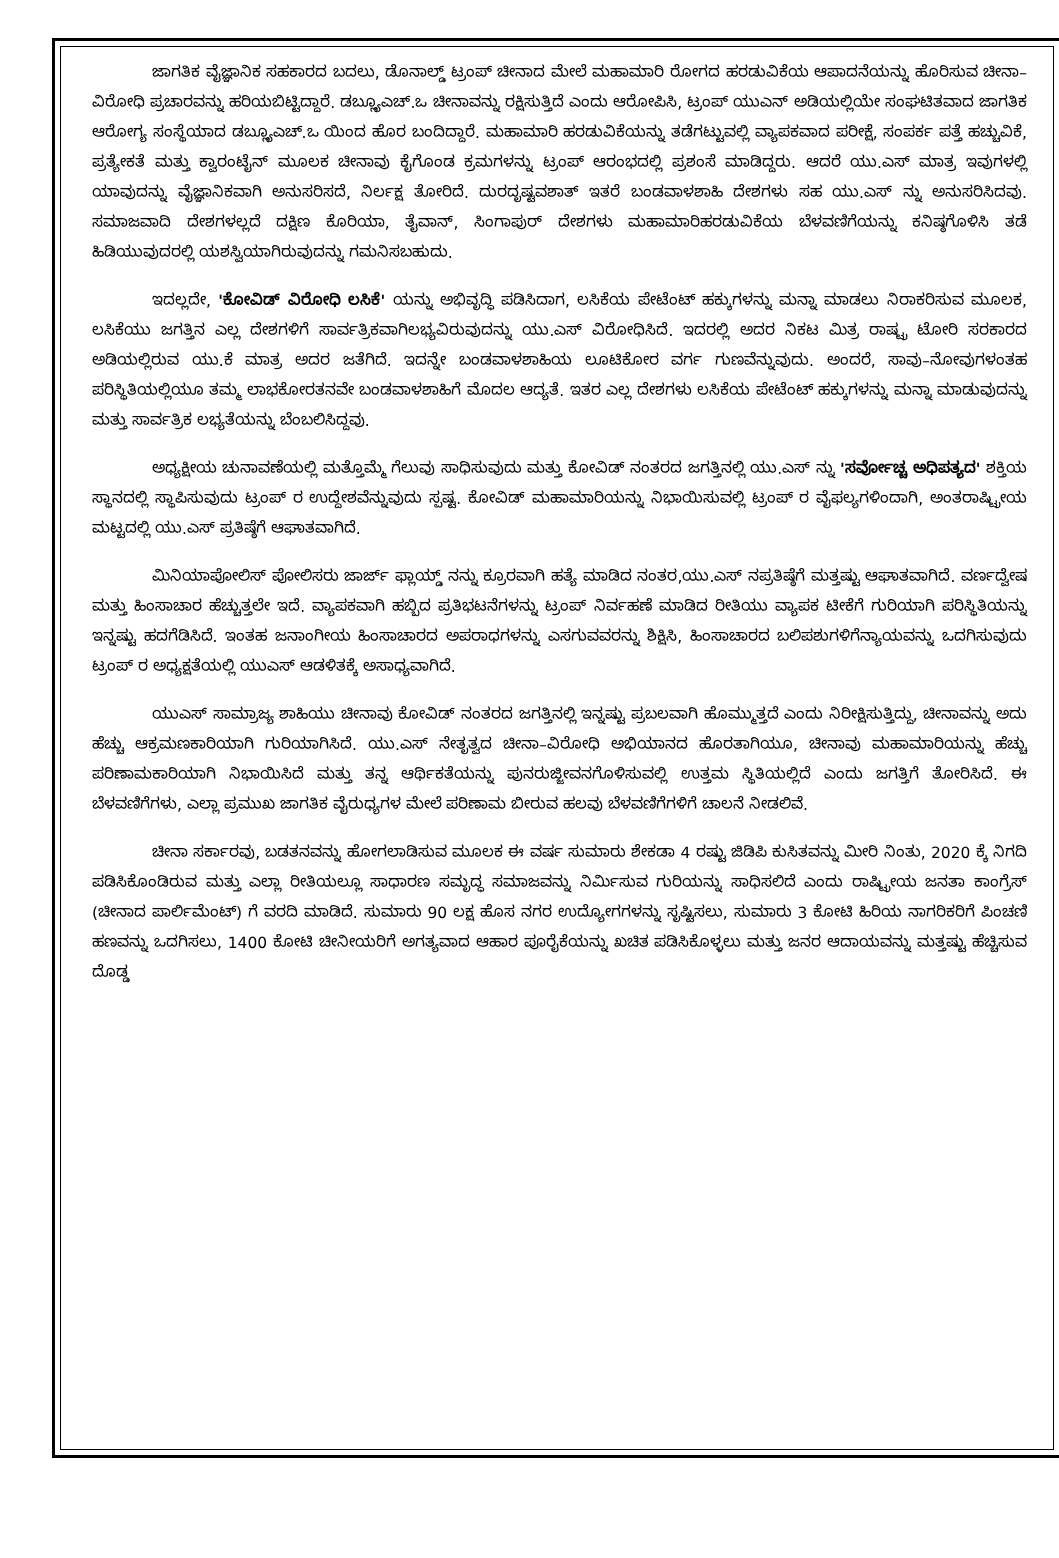ಜಾಗತಿಕ ವೈಜ್ಞಾನಿಕ ಸಹಕಾರದ ಬದಲು, ಡೊನಾಲ್ಡ್ ಟ್ರಂಪ್ ಚೀನಾದ ಮೇಲೆ ಮಹಾಮಾರಿ ರೋಗದ ಹರಡುವಿಕೆಯ ಆಪಾದನೆಯನ್ನು ಹೊರಿಸುವ ಚೀನಾ–ವಿರೋಧಿ ಪ್ರಚಾರವನ್ನು ಹರಿಯಬಿಟ್ಟಿದ್ದಾರೆ. ಡಬ್ಲ್ಯೂಎಚ್.ಒ ಚೀನಾವನ್ನು ರಕ್ಷಿಸುತ್ತಿದೆ ಎಂದು ಆರೋಪಿಸಿ, ಟ್ರಂಪ್ ಯುಎನ್ ಅಡಿಯಲ್ಲಿಯೇ ಸಂಘಟಿತವಾದ ಜಾಗತಿಕ ಆರೋಗ್ಯ ಸಂಸ್ಥೆಯಾದ ಡಬ್ಲ್ಯೂಎಚ್.ಒ ಯಿಂದ ಹೊರ ಬಂದಿದ್ದಾರೆ. ಮಹಾಮಾರಿ ಹರಡುವಿಕೆಯನ್ನು ತಡೆಗಟ್ಟುವಲ್ಲಿ ವ್ಯಾಪಕವಾದ ಪರೀಕ್ಷೆ, ಸಂಪರ್ಕ ಪತ್ತೆ ಹಚ್ಚುವಿಕೆ, ಪ್ರತ್ಯೇಕತೆ ಮತ್ತು ಕ್ವಾರಂಟೈನ್ ಮೂಲಕ ಚೀನಾವು ಕೈಗೊಂಡ ಕ್ರಮಗಳನ್ನು ಟ್ರಂಪ್ ಆರಂಭದಲ್ಲಿ ಪ್ರಶಂಸೆ ಮಾಡಿದ್ದರು. ಆದರೆ ಯು.ಎಸ್ ಮಾತ್ರ ಇವುಗಳಲ್ಲಿ ಯಾವುದನ್ನು ವೈಜ್ಞಾನಿಕವಾಗಿ ಅನುಸರಿಸದೆ, ನಿರ್ಲಕ್ಷ ತೋರಿದೆ. ದುರದೃಷ್ಟವಶಾತ್ ಇತರೆ ಬಂಡವಾಳಶಾಹಿ ದೇಶಗಳು ಸಹ ಯು.ಎಸ್ ನ್ನು ಅನುಸರಿಸಿದವು. ಸಮಾಜವಾದಿ ದೇಶಗಳಲ್ಲದೆ ದಕ್ಷಿಣ ಕೊರಿಯಾ, ತೈವಾನ್, ಸಿಂಗಾಪುರ್ ದೇಶಗಳು ಮಹಾಮಾರಿಹರಡುವಿಕೆಯ ಬೆಳವಣಿಗೆಯನ್ನು ಕನಿಷ್ಠಗೊಳಿಸಿ ತಡೆ ಹಿಡಿಯುವುದರಲ್ಲಿ ಯಶಸ್ವಿಯಾಗಿರುವುದನ್ನು ಗಮನಿಸಬಹುದು.
ಇದಲ್ಲದೇ, 'ಕೋವಿಡ್ ವಿರೋಧಿ ಲಸಿಕೆ' ಯನ್ನು ಅಭಿವೃದ್ಧಿ ಪಡಿಸಿದಾಗ, ಲಸಿಕೆಯ ಪೇಟೆಂಟ್ ಹಕ್ಕುಗಳನ್ನು ಮನ್ನಾ ಮಾಡಲು ನಿರಾಕರಿಸುವ ಮೂಲಕ, ಲಸಿಕೆಯು ಜಗತ್ತಿನ ಎಲ್ಲ ದೇಶಗಳಿಗೆ ಸಾರ್ವತ್ರಿಕವಾಗಿಲಭ್ಯವಿರುವುದನ್ನು ಯು.ಎಸ್ ವಿರೋಧಿಸಿದೆ. ಇದರಲ್ಲಿ ಅದರ ನಿಕಟ ಮಿತ್ರ ರಾಷ್ಟ್ರ ಟೋರಿ ಸರಕಾರದ ಅಡಿಯಲ್ಲಿರುವ ಯು.ಕೆ ಮಾತ್ರ ಅದರ ಜತೆಗಿದೆ. ಇದನ್ನೇ ಬಂಡವಾಳಶಾಹಿಯ ಲೂಟಿಕೋರ ವರ್ಗ ಗುಣವೆನ್ನುವುದು. ಅಂದರೆ, ಸಾವು–ನೋವುಗಳಂತಹ ಪರಿಸ್ಥಿತಿಯಲ್ಲಿಯೂ ತಮ್ಮ ಲಾಭಕೋರತನವೇ ಬಂಡವಾಳಶಾಹಿಗೆ ಮೊದಲ ಆದ್ಯತೆ. ಇತರ ಎಲ್ಲ ದೇಶಗಳು ಲಸಿಕೆಯ ಪೇಟೆಂಟ್ ಹಕ್ಕುಗಳನ್ನು ಮನ್ನಾ ಮಾಡುವುದನ್ನು ಮತ್ತು ಸಾರ್ವತ್ರಿಕ ಲಭ್ಯತೆಯನ್ನು ಬೆಂಬಲಿಸಿದ್ದವು.
ಅಧ್ಯಕ್ಷೀಯ ಚುನಾವಣೆಯಲ್ಲಿ ಮತ್ತೊಮ್ಮೆ ಗೆಲುವು ಸಾಧಿಸುವುದು ಮತ್ತು ಕೋವಿಡ್ ನಂತರದ ಜಗತ್ತಿನಲ್ಲಿ ಯು.ಎಸ್ ನ್ನು 'ಸರ್ವೋಚ್ಚ ಅಧಿಪತ್ಯದ' ಶಕ್ತಿಯ ಸ್ಥಾನದಲ್ಲಿ ಸ್ಥಾಪಿಸುವುದು ಟ್ರಂಪ್ ರ ಉದ್ದೇಶವೆನ್ನುವುದು ಸ್ಪಷ್ಟ. ಕೋವಿಡ್ ಮಹಾಮಾರಿಯನ್ನು ನಿಭಾಯಿಸುವಲ್ಲಿ ಟ್ರಂಪ್ ರ ವೈಫಲ್ಯಗಳಿಂದಾಗಿ, ಅಂತರಾಷ್ಟ್ರೀಯ ಮಟ್ಟದಲ್ಲಿ ಯು.ಎಸ್ ಪ್ರತಿಷ್ಠೆಗೆ ಆಘಾತವಾಗಿದೆ.
ಮಿನಿಯಾಪೋಲಿಸ್ ಪೋಲಿಸರು ಜಾರ್ಜ್ ಫ್ಲಾಯ್ಡ್ ನನ್ನು ಕ್ರೂರವಾಗಿ ಹತ್ಯೆ ಮಾಡಿದ ನಂತರ,ಯು.ಎಸ್ ನಪ್ರತಿಷ್ಠೆಗೆ ಮತ್ತಷ್ಟು ಆಘಾತವಾಗಿದೆ. ವರ್ಣದ್ವೇಷ ಮತ್ತು ಹಿಂಸಾಚಾರ ಹೆಚ್ಚುತ್ತಲೇ ಇದೆ. ವ್ಯಾಪಕವಾಗಿ ಹಬ್ಬಿದ ಪ್ರತಿಭಟನೆಗಳನ್ನು ಟ್ರಂಪ್ ನಿರ್ವಹಣೆ ಮಾಡಿದ ರೀತಿಯು ವ್ಯಾಪಕ ಟೀಕೆಗೆ ಗುರಿಯಾಗಿ ಪರಿಸ್ಥಿತಿಯನ್ನು ಇನ್ನಷ್ಟು ಹದಗೆಡಿಸಿದೆ. ಇಂತಹ ಜನಾಂಗೀಯ ಹಿಂಸಾಚಾರದ ಅಪರಾಧಗಳನ್ನು ಎಸಗುವವರನ್ನು ಶಿಕ್ಷಿಸಿ, ಹಿಂಸಾಚಾರದ ಬಲಿಪಶುಗಳಿಗೆನ್ಯಾಯವನ್ನು ಒದಗಿಸುವುದು ಟ್ರಂಪ್ ರ ಅಧ್ಯಕ್ಷತೆಯಲ್ಲಿ ಯುಎಸ್ ಆಡಳಿತಕ್ಕೆ ಅಸಾಧ್ಯವಾಗಿದೆ.
ಯುಎಸ್ ಸಾಮ್ರಾಜ್ಯ ಶಾಹಿಯು ಚೀನಾವು ಕೋವಿಡ್ ನಂತರದ ಜಗತ್ತಿನಲ್ಲಿ ಇನ್ನಷ್ಟು ಪ್ರಬಲವಾಗಿ ಹೊಮ್ಮುತ್ತದೆ ಎಂದು ನಿರೀಕ್ಷಿಸುತ್ತಿದ್ದು, ಚೀನಾವನ್ನು ಅದು ಹೆಚ್ಚು ಆಕ್ರಮಣಕಾರಿಯಾಗಿ ಗುರಿಯಾಗಿಸಿದೆ. ಯು.ಎಸ್ ನೇತೃತ್ವದ ಚೀನಾ–ವಿರೋಧಿ ಅಭಿಯಾನದ ಹೊರತಾಗಿಯೂ, ಚೀನಾವು ಮಹಾಮಾರಿಯನ್ನು ಹೆಚ್ಚು ಪರಿಣಾಮಕಾರಿಯಾಗಿ ನಿಭಾಯಿಸಿದೆ ಮತ್ತು ತನ್ನ ಆರ್ಥಿಕತೆಯನ್ನು ಪುನರುಜ್ಜೀವನಗೊಳಿಸುವಲ್ಲಿ ಉತ್ತಮ ಸ್ಥಿತಿಯಲ್ಲಿದೆ ಎಂದು ಜಗತ್ತಿಗೆ ತೋರಿಸಿದೆ. ಈ ಬೆಳವಣಿಗೆಗಳು, ಎಲ್ಲಾ ಪ್ರಮುಖ ಜಾಗತಿಕ ವೈರುಧ್ಯಗಳ ಮೇಲೆ ಪರಿಣಾಮ ಬೀರುವ ಹಲವು ಬೆಳವಣಿಗೆಗಳಿಗೆ ಚಾಲನೆ ನೀಡಲಿವೆ.
ಚೀನಾ ಸರ್ಕಾರವು, ಬಡತನವನ್ನು ಹೋಗಲಾಡಿಸುವ ಮೂಲಕ ಈ ವರ್ಷ ಸುಮಾರು ಶೇಕಡಾ 4 ರಷ್ಟು ಜಿಡಿಪಿ ಕುಸಿತವನ್ನು ಮೀರಿ ನಿಂತು, 2020 ಕ್ಕೆ ನಿಗದಿ ಪಡಿಸಿಕೊಂಡಿರುವ ಮತ್ತು ಎಲ್ಲಾ ರೀತಿಯಲ್ಲೂ ಸಾಧಾರಣ ಸಮೃದ್ಧ ಸಮಾಜವನ್ನು ನಿರ್ಮಿಸುವ ಗುರಿಯನ್ನು ಸಾಧಿಸಲಿದೆ ಎಂದು ರಾಷ್ಟ್ರೀಯ ಜನತಾ ಕಾಂಗ್ರೆಸ್ (ಚೀನಾದ ಪಾರ್ಲಿಮೆಂಟ್) ಗೆ ವರದಿ ಮಾಡಿದೆ. ಸುಮಾರು 90 ಲಕ್ಷ ಹೊಸ ನಗರ ಉದ್ಯೋಗಗಳನ್ನು ಸೃಷ್ಟಿಸಲು, ಸುಮಾರು 3 ಕೋಟಿ ಹಿರಿಯ ನಾಗರಿಕರಿಗೆ ಪಿಂಚಣಿ ಹಣವನ್ನು ಒದಗಿಸಲು, 1400 ಕೋಟಿ ಚೀನೀಯರಿಗೆ ಅಗತ್ಯವಾದ ಆಹಾರ ಪೂರೈಕೆಯನ್ನು ಖಚಿತ ಪಡಿಸಿಕೊಳ್ಳಲು ಮತ್ತು ಜನರ ಆದಾಯವನ್ನು ಮತ್ತಷ್ಟು ಹೆಚ್ಚಿಸುವ ದೊಡ್ಡ